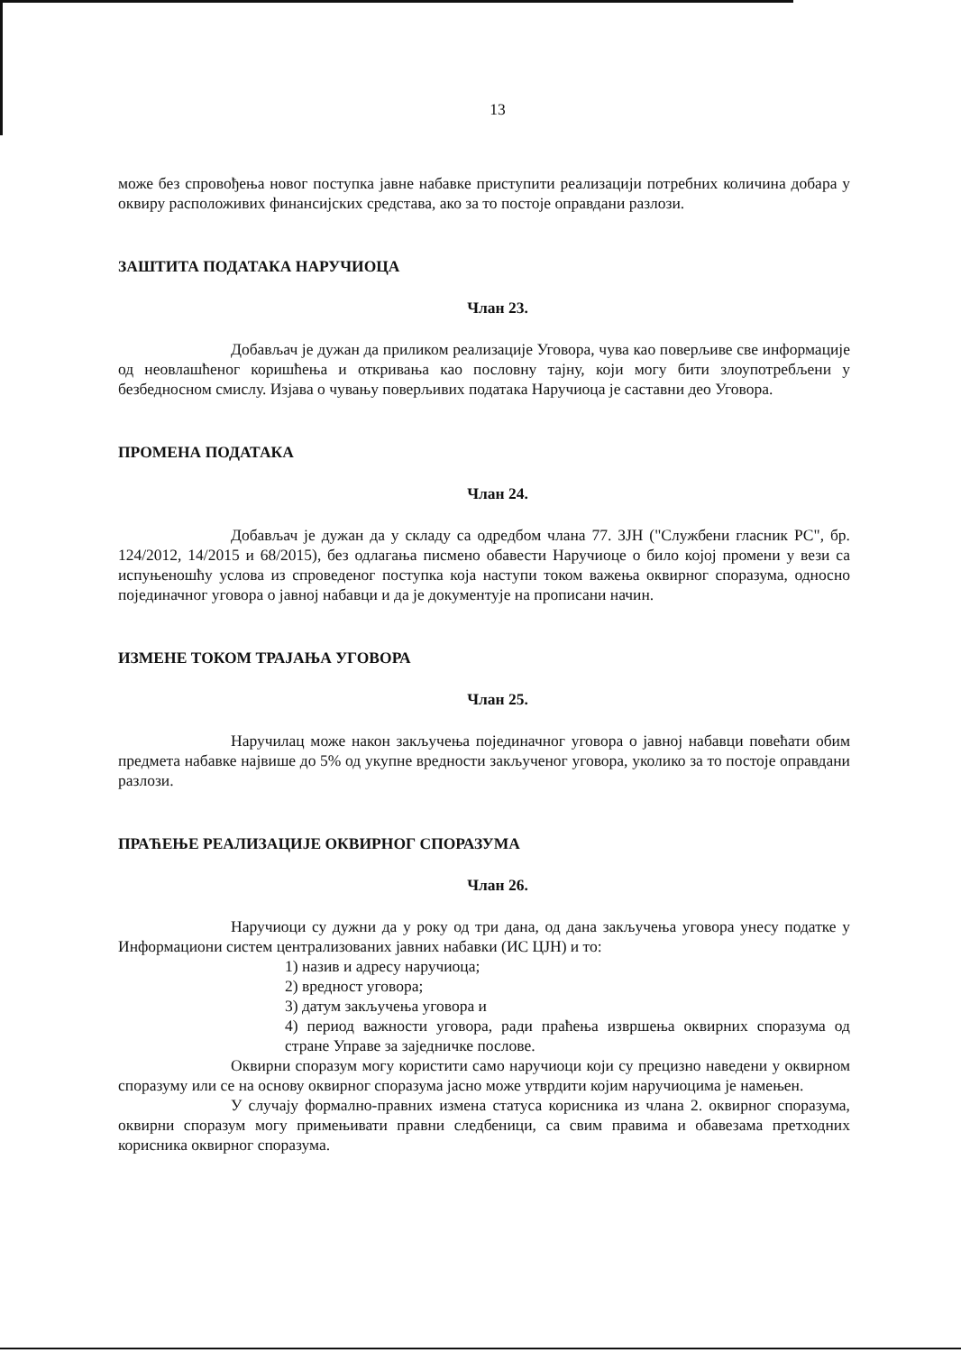13
може без спровођења новог поступка јавне набавке приступити реализацији потребних количина добара у оквиру расположивих финансијских средстава, ако за то постоје оправдани разлози.
ЗАШТИТА ПОДАТАКА НАРУЧИОЦА
Члан 23.
Добављач је дужан да приликом реализације Уговора, чува као поверљиве све информације од неовлашћеног коришћења и откривања као пословну тајну, који могу бити злоупотребљени у безбедносном смислу. Изјава о чувању поверљивих података Наручиоца је саставни део Уговора.
ПРОМЕНА ПОДАТАКА
Члан 24.
Добављач је дужан да у складу са одредбом члана 77. ЗЈН ("Службени гласник РС", бр. 124/2012, 14/2015 и 68/2015), без одлагања писмено обавести Наручиоце о било којој промени у вези са испуњеношћу услова из спроведеног поступка која наступи током важења оквирног споразума, односно појединачног уговора о јавној набавци и да је документује на прописани начин.
ИЗМЕНЕ ТОКОМ ТРАЈАЊА УГОВОРА
Члан 25.
Наручилац може након закључења појединачног уговора о јавној набавци повећати обим предмета набавке највише до 5% од укупне вредности закљученог уговора, уколико за то постоје оправдани разлози.
ПРАЋЕЊЕ РЕАЛИЗАЦИЈЕ ОКВИРНОГ СПОРАЗУМА
Члан 26.
Наручиоци су дужни да у року од три дана, од дана закључења уговора унесу податке у Информациони систем централизованих јавних набавки (ИС ЦЈН) и то:
1) назив и адресу наручиоца;
2) вредност уговора;
3) датум закључења уговора и
4) период важности уговора, ради праћења извршења оквирних споразума од стране Управе за заједничке послове.
Оквирни споразум могу користити само наручиоци који су прецизно наведени у оквирном споразуму или се на основу оквирног споразума јасно може утврдити којим наручиоцима је намењен.
У случају формално-правних измена статуса корисника из члана 2. оквирног споразума, оквирни споразум могу примењивати правни следбеници, са свим правима и обавезама претходних корисника оквирног споразума.